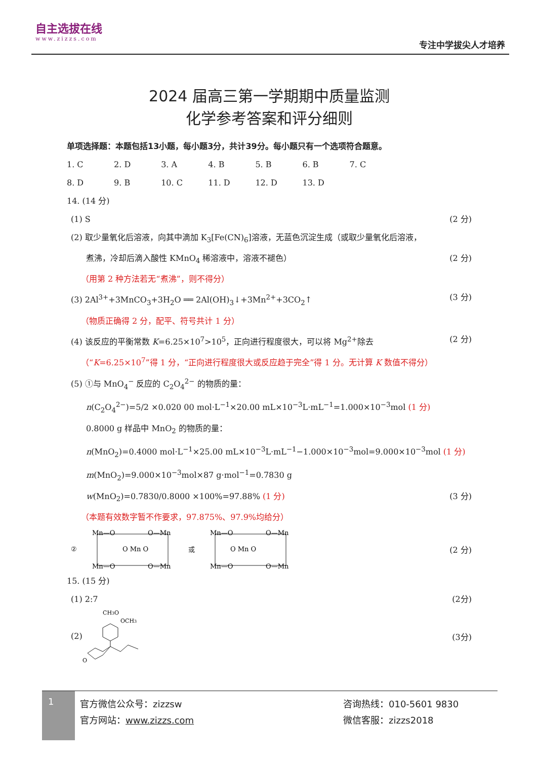自主选拔在线
www.zizzs.com
专注中学拔尖人才培养
2024 届高三第一学期期中质量监测
化学参考答案和评分细则
单项选择题：本题包括13小题，每小题3分，共计39分。每小题只有一个选项符合题意。
1. C 2. D 3. A 4. B 5. B 6. B 7. C
8. D 9. B 10. C 11. D 12. D 13. D
14. (14 分)
(1) S (2 分)
(2) 取少量氧化后溶液，向其中滴加 K<sub>3</sub>[Fe(CN)<sub>6</sub>]溶液，无蓝色沉淀生成（或取少量氧化后溶液，
煮沸，冷却后滴入酸性 KMnO<sub>4</sub> 稀溶液中，溶液不褪色） (2 分)
（用第 2 种方法若无“煮沸”，则不得分）
(3) 2Al<sup>3+</sup>+3MnCO<sub>3</sub>+3H<sub>2</sub>O ══ 2Al(OH)<sub>3</sub>↓+3Mn<sup>2+</sup>+3CO<sub>2</sub>↑ (3 分)
（物质正确得 2 分，配平、符号共计 1 分）
(4) 该反应的平衡常数 K=6.25×10<sup>7</sup>>10<sup>5</sup>，正向进行程度很大，可以将 Mg<sup>2+</sup>除去 (2 分)
（“K=6.25×10<sup>7</sup>”得 1 分，“正向进行程度很大或反应趋于完全”得 1 分。无计算 K 数值不得分）
(5) ①与 MnO<sub>4</sub><sup>−</sup> 反应的 C<sub>2</sub>O<sub>4</sub><sup>2−</sup> 的物质的量：
n(C<sub>2</sub>O<sub>4</sub><sup>2−</sup>)=5/2 ×0.020 00 mol·L<sup>−1</sup>×20.00 mL×10<sup>−3</sup>L·mL<sup>−1</sup>=1.000×10<sup>−3</sup>mol (1 分)
0.8000 g 样品中 MnO<sub>2</sub> 的物质的量：
n(MnO<sub>2</sub>)=0.4000 mol·L<sup>−1</sup>×25.00 mL×10<sup>−3</sup>L·mL<sup>−1</sup>−1.000×10<sup>−3</sup>mol=9.000×10<sup>−3</sup>mol (1 分)
m(MnO<sub>2</sub>)=9.000×10<sup>−3</sup>mol×87 g·mol<sup>−1</sup>=0.7830 g
w(MnO<sub>2</sub>)=0.7830/0.8000 ×100%=97.88% (1 分) (3 分)
（本题有效数字暂不作要求，97.875%、97.9%均给分）
②
Mn—O
O—Mn
O Mn O
Mn—O
O—Mn
或
Mn—O
O—Mn
O Mn O
Mn—O
O—Mn
(2 分)
15. (15 分)
(1) 2:7 (2分)
(2)
CH3O
OCH3
O
(3分)
1
官方微信公众号：zizzsw
官方网站：www.zizzs.com
咨询热线：010-5601 9830
微信客服：zizzs2018